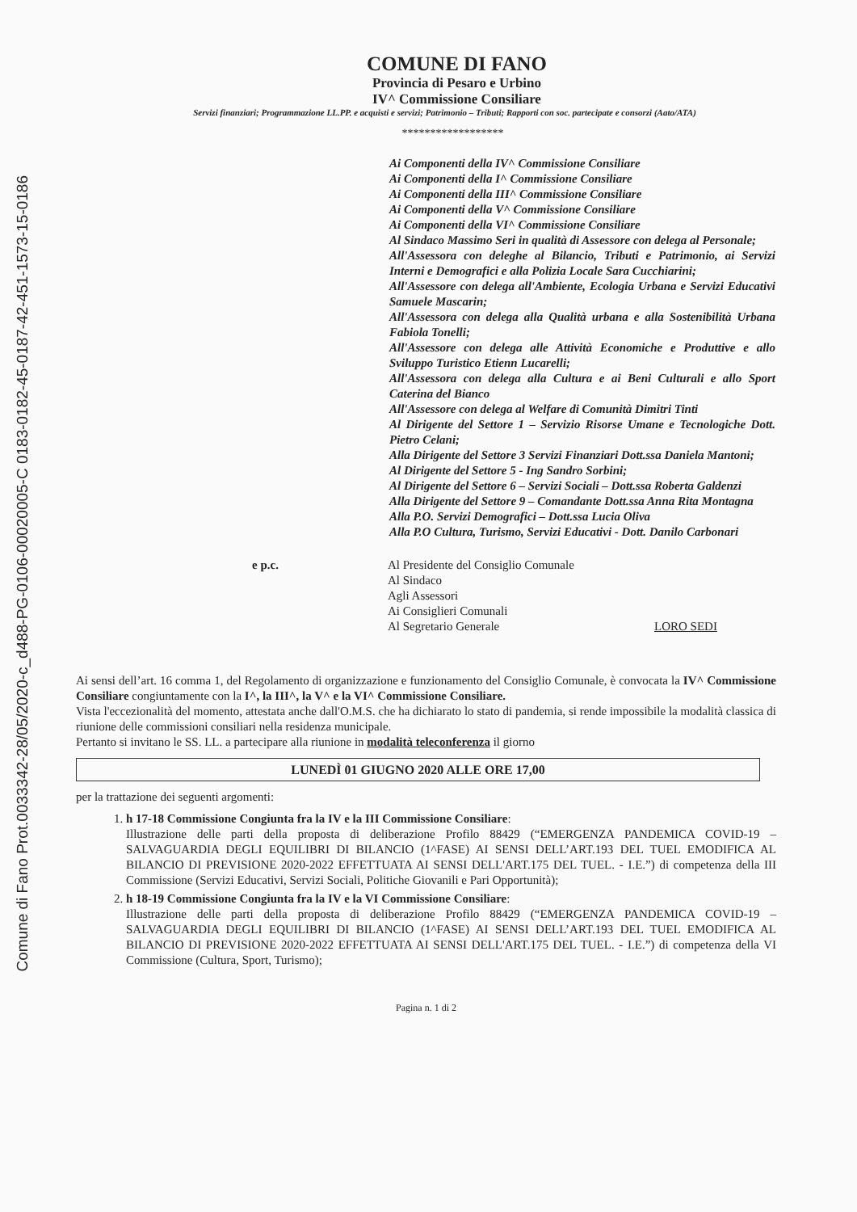Comune di Fano Prot.0033342-28/05/2020-c_d488-PG-0106-00020005-C 0183-0182-45-0187-42-451-1573-15-0186
COMUNE DI FANO
Provincia di Pesaro e Urbino
IV^ Commissione Consiliare
Servizi finanziari; Programmazione LL.PP. e acquisti e servizi; Patrimonio – Tributi; Rapporti con soc. partecipate e consorzi (Aato/ATA)
******************
Ai Componenti della IV^ Commissione Consiliare
Ai Componenti della I^ Commissione Consiliare
Ai Componenti della III^ Commissione Consiliare
Ai Componenti della V^ Commissione Consiliare
Ai Componenti della VI^ Commissione Consiliare
Al Sindaco Massimo Seri in qualità di Assessore con delega al Personale;
All'Assessora con deleghe al Bilancio, Tributi e Patrimonio, ai Servizi Interni e Demografici e alla Polizia Locale Sara Cucchiarini;
All'Assessore con delega all'Ambiente, Ecologia Urbana e Servizi Educativi Samuele Mascarin;
All'Assessora con delega alla Qualità urbana e alla Sostenibilità Urbana Fabiola Tonelli;
All'Assessore con delega alle Attività Economiche e Produttive e allo Sviluppo Turistico Etienn Lucarelli;
All'Assessora con delega alla Cultura e ai Beni Culturali e allo Sport Caterina del Bianco
All'Assessore con delega al Welfare di Comunità Dimitri Tinti
Al Dirigente del Settore 1 – Servizio Risorse Umane e Tecnologiche Dott. Pietro Celani;
Alla Dirigente del Settore 3 Servizi Finanziari Dott.ssa Daniela Mantoni;
Al Dirigente del Settore 5 - Ing Sandro Sorbini;
Al Dirigente del Settore 6 – Servizi Sociali – Dott.ssa Roberta Galdenzi
Alla Dirigente del Settore 9 – Comandante Dott.ssa Anna Rita Montagna
Alla P.O. Servizi Demografici – Dott.ssa Lucia Oliva
Alla P.O Cultura, Turismo, Servizi Educativi - Dott. Danilo Carbonari
e p.c. Al Presidente del Consiglio Comunale
Al Sindaco
Agli Assessori
Ai Consiglieri Comunali
Al Segretario Generale
LORO SEDI
Ai sensi dell’art. 16 comma 1, del Regolamento di organizzazione e funzionamento del Consiglio Comunale, è convocata la IV^ Commissione Consiliare congiuntamente con la I^, la III^, la V^ e la VI^ Commissione Consiliare.
Vista l'eccezionalità del momento, attestata anche dall'O.M.S. che ha dichiarato lo stato di pandemia, si rende impossibile la modalità classica di riunione delle commissioni consiliari nella residenza municipale.
Pertanto si invitano le SS. LL. a partecipare alla riunione in modalità teleconferenza il giorno
LUNEDÌ 01 GIUGNO 2020 ALLE ORE 17,00
per la trattazione dei seguenti argomenti:
1. h 17-18 Commissione Congiunta fra la IV e la III Commissione Consiliare:
Illustrazione delle parti della proposta di deliberazione Profilo 88429 (“EMERGENZA PANDEMICA COVID-19 – SALVAGUARDIA DEGLI EQUILIBRI DI BILANCIO (1^FASE) AI SENSI DELL’ART.193 DEL TUEL EMODIFICA AL BILANCIO DI PREVISIONE 2020-2022 EFFETTUATA AI SENSI DELL'ART.175 DEL TUEL. - I.E.”) di competenza della III Commissione (Servizi Educativi, Servizi Sociali, Politiche Giovanili e Pari Opportunità);
2. h 18-19 Commissione Congiunta fra la IV e la VI Commissione Consiliare:
Illustrazione delle parti della proposta di deliberazione Profilo 88429 (“EMERGENZA PANDEMICA COVID-19 – SALVAGUARDIA DEGLI EQUILIBRI DI BILANCIO (1^FASE) AI SENSI DELL’ART.193 DEL TUEL EMODIFICA AL BILANCIO DI PREVISIONE 2020-2022 EFFETTUATA AI SENSI DELL'ART.175 DEL TUEL. - I.E.”) di competenza della VI Commissione (Cultura, Sport, Turismo);
Pagina n. 1 di 2